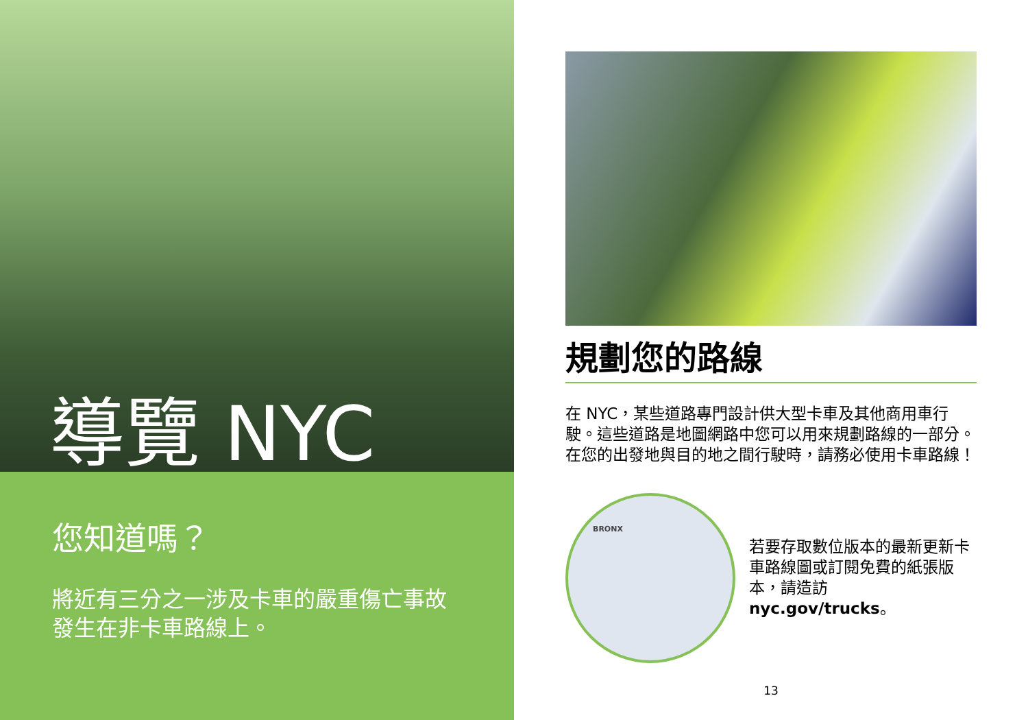導覽 NYC
您知道嗎？
將近有三分之一涉及卡車的嚴重傷亡事故發生在非卡車路線上。
規劃您的路線
在 NYC，某些道路專門設計供大型卡車及其他商用車行駛。這些道路是地圖網路中您可以用來規劃路線的一部分。在您的出發地與目的地之間行駛時，請務必使用卡車路線！
BRONX
若要存取數位版本的最新更新卡車路線圖或訂閱免費的紙張版本，請造訪
nyc.gov/trucks。
13